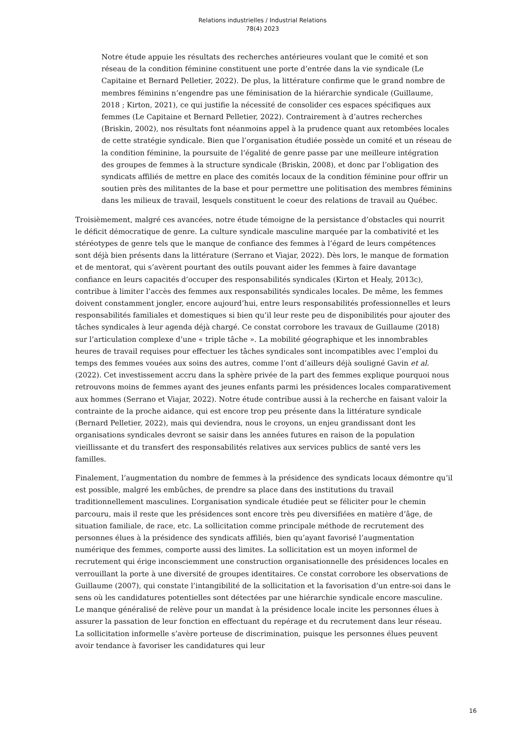Relations industrielles / Industrial Relations
78(4) 2023
Notre étude appuie les résultats des recherches antérieures voulant que le comité et son réseau de la condition féminine constituent une porte d’entrée dans la vie syndicale (Le Capitaine et Bernard Pelletier, 2022). De plus, la littérature confirme que le grand nombre de membres féminins n’engendre pas une féminisation de la hiérarchie syndicale (Guillaume, 2018 ; Kirton, 2021), ce qui justifie la nécessité de consolider ces espaces spécifiques aux femmes (Le Capitaine et Bernard Pelletier, 2022). Contrairement à d’autres recherches (Briskin, 2002), nos résultats font néanmoins appel à la prudence quant aux retombées locales de cette stratégie syndicale. Bien que l’organisation étudiée possède un comité et un réseau de la condition féminine, la poursuite de l’égalité de genre passe par une meilleure intégration des groupes de femmes à la structure syndicale (Briskin, 2008), et donc par l’obligation des syndicats affiliés de mettre en place des comités locaux de la condition féminine pour offrir un soutien près des militantes de la base et pour permettre une politisation des membres féminins dans les milieux de travail, lesquels constituent le coeur des relations de travail au Québec.
Troisièmement, malgré ces avancées, notre étude témoigne de la persistance d’obstacles qui nourrit le déficit démocratique de genre. La culture syndicale masculine marquée par la combativité et les stéréotypes de genre tels que le manque de confiance des femmes à l’égard de leurs compétences sont déjà bien présents dans la littérature (Serrano et Viajar, 2022). Dès lors, le manque de formation et de mentorat, qui s’avèrent pourtant des outils pouvant aider les femmes à faire davantage confiance en leurs capacités d’occuper des responsabilités syndicales (Kirton et Healy, 2013c), contribue à limiter l’accès des femmes aux responsabilités syndicales locales. De même, les femmes doivent constamment jongler, encore aujourd’hui, entre leurs responsabilités professionnelles et leurs responsabilités familiales et domestiques si bien qu’il leur reste peu de disponibilités pour ajouter des tâches syndicales à leur agenda déjà chargé. Ce constat corrobore les travaux de Guillaume (2018) sur l’articulation complexe d’une « triple tâche ». La mobilité géographique et les innombrables heures de travail requises pour effectuer les tâches syndicales sont incompatibles avec l’emploi du temps des femmes vouées aux soins des autres, comme l’ont d’ailleurs déjà souligné Gavin et al. (2022). Cet investissement accru dans la sphère privée de la part des femmes explique pourquoi nous retrouvons moins de femmes ayant des jeunes enfants parmi les présidences locales comparativement aux hommes (Serrano et Viajar, 2022). Notre étude contribue aussi à la recherche en faisant valoir la contrainte de la proche aidance, qui est encore trop peu présente dans la littérature syndicale (Bernard Pelletier, 2022), mais qui deviendra, nous le croyons, un enjeu grandissant dont les organisations syndicales devront se saisir dans les années futures en raison de la population vieillissante et du transfert des responsabilités relatives aux services publics de santé vers les familles.
Finalement, l’augmentation du nombre de femmes à la présidence des syndicats locaux démontre qu’il est possible, malgré les embûches, de prendre sa place dans des institutions du travail traditionnellement masculines. L’organisation syndicale étudiée peut se féliciter pour le chemin parcouru, mais il reste que les présidences sont encore très peu diversifiées en matière d’âge, de situation familiale, de race, etc. La sollicitation comme principale méthode de recrutement des personnes élues à la présidence des syndicats affiliés, bien qu’ayant favorisé l’augmentation numérique des femmes, comporte aussi des limites. La sollicitation est un moyen informel de recrutement qui érige inconsciemment une construction organisationnelle des présidences locales en verrouillant la porte à une diversité de groupes identitaires. Ce constat corrobore les observations de Guillaume (2007), qui constate l’intangibilité de la sollicitation et la favorisation d’un entre-soi dans le sens où les candidatures potentielles sont détectées par une hiérarchie syndicale encore masculine. Le manque généralisé de relève pour un mandat à la présidence locale incite les personnes élues à assurer la passation de leur fonction en effectuant du repérage et du recrutement dans leur réseau. La sollicitation informelle s’avère porteuse de discrimination, puisque les personnes élues peuvent avoir tendance à favoriser les candidatures qui leur
16